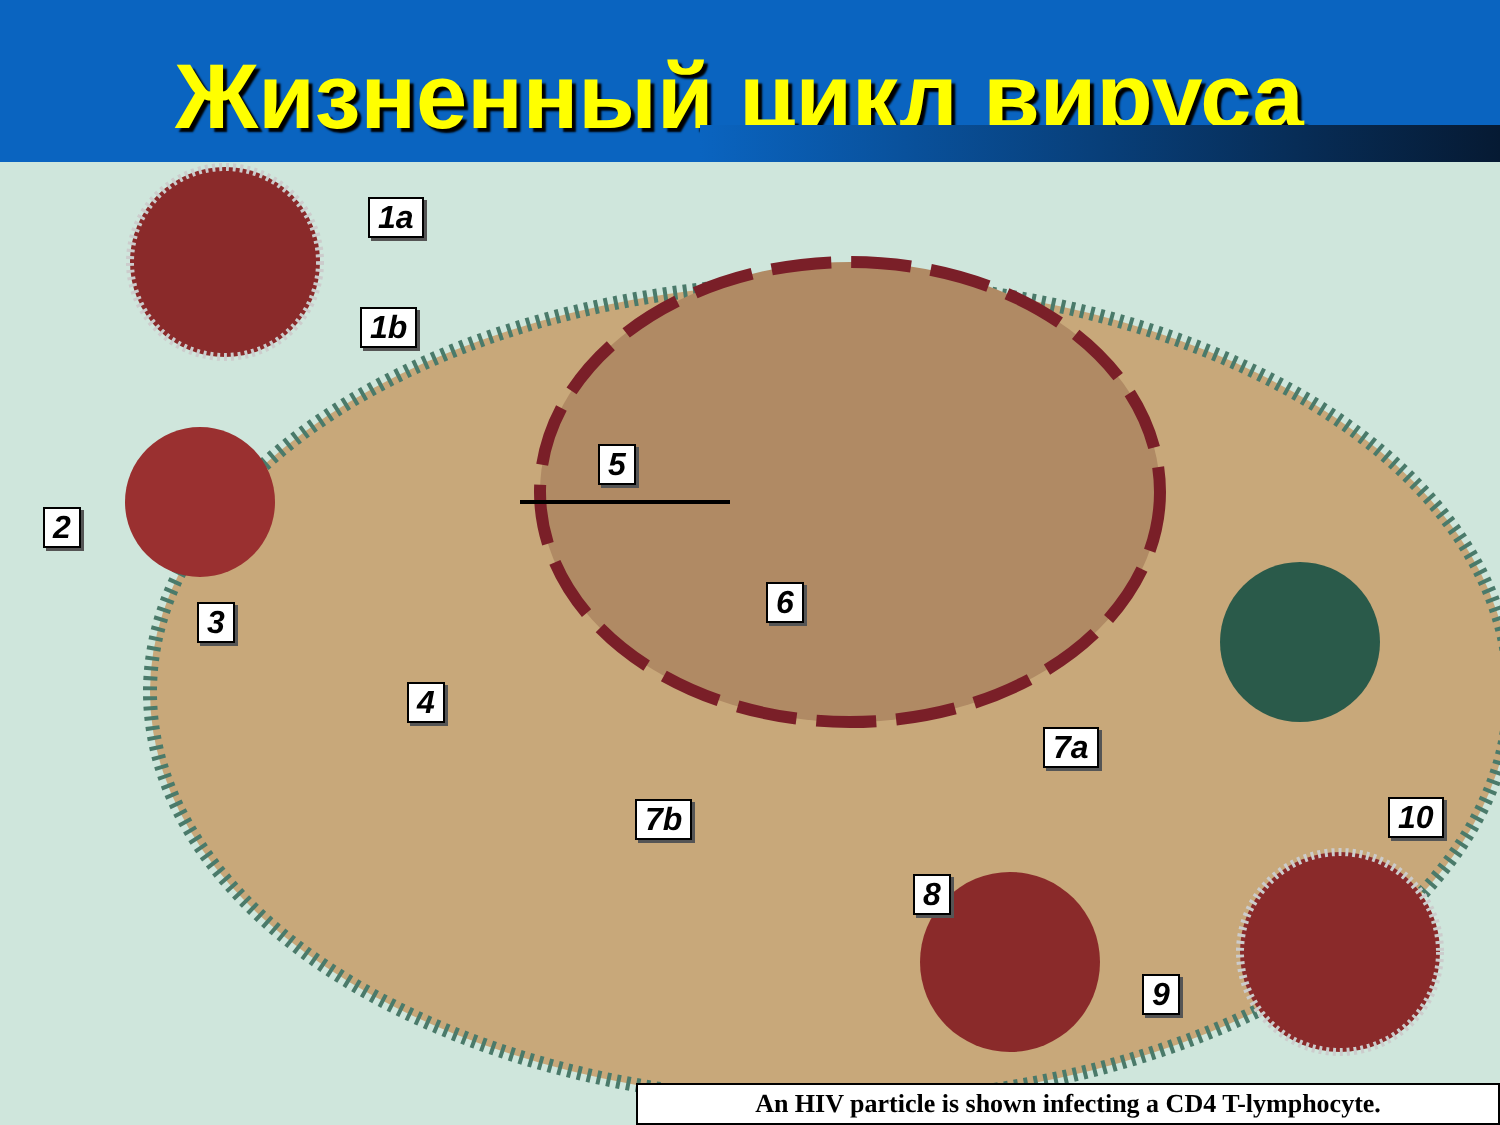Жизненный цикл вируса
1a
1b
2
3
4
5
6
7a
7b
8
9
10
An HIV particle is shown infecting a CD4 T-lymphocyte.